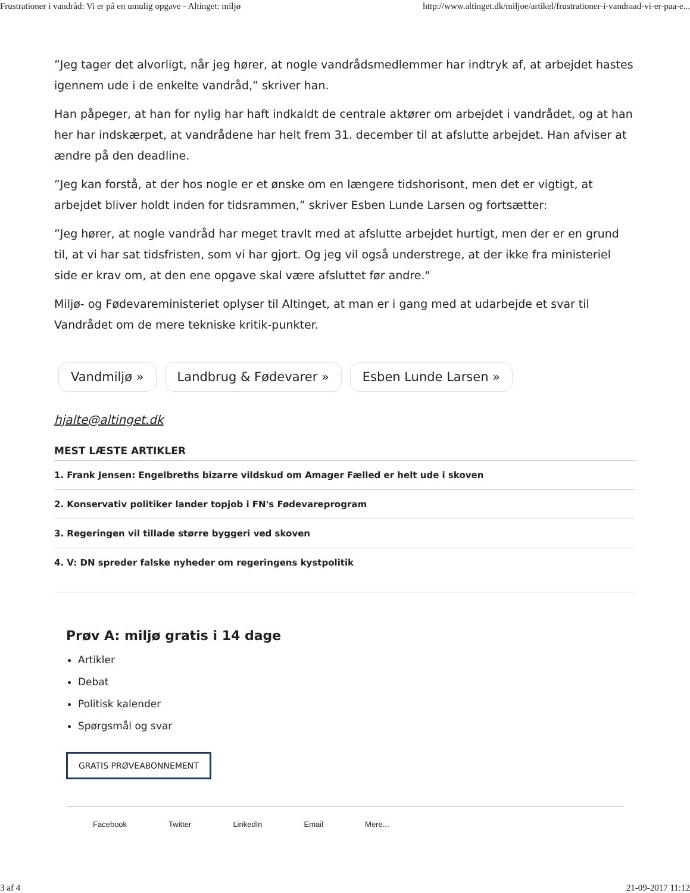Frustrationer i vandråd: Vi er på en umulig opgave - Altinget: miljø http://www.altinget.dk/miljoe/artikel/frustrationer-i-vandraad-vi-er-paa-e...
”Jeg tager det alvorligt, når jeg hører, at nogle vandrådsmedlemmer har indtryk af, at arbejdet hastes igennem ude i de enkelte vandråd,” skriver han.
Han påpeger, at han for nylig har haft indkaldt de centrale aktører om arbejdet i vandrådet, og at han her har indskærpet, at vandrådene har helt frem 31. december til at afslutte arbejdet. Han afviser at ændre på den deadline.
”Jeg kan forstå, at der hos nogle er et ønske om en længere tidshorisont, men det er vigtigt, at arbejdet bliver holdt inden for tidsrammen,” skriver Esben Lunde Larsen og fortsætter:
”Jeg hører, at nogle vandråd har meget travlt med at afslutte arbejdet hurtigt, men der er en grund til, at vi har sat tidsfristen, som vi har gjort. Og jeg vil også understrege, at der ikke fra ministeriel side er krav om, at den ene opgave skal være afsluttet før andre."
Miljø- og Fødevareministeriet oplyser til Altinget, at man er i gang med at udarbejde et svar til Vandrådet om de mere tekniske kritik-punkter.
Vandmiljø » Landbrug & Fødevarer » Esben Lunde Larsen »
hjalte@altinget.dk
MEST LÆSTE ARTIKLER
1. Frank Jensen: Engelbreths bizarre vildskud om Amager Fælled er helt ude i skoven
2. Konservativ politiker lander topjob i FN's Fødevareprogram
3. Regeringen vil tillade større byggeri ved skoven
4. V: DN spreder falske nyheder om regeringens kystpolitik
Prøv A: miljø gratis i 14 dage
Artikler
Debat
Politisk kalender
Spørgsmål og svar
GRATIS PRØVEABONNEMENT
Facebook Twitter LinkedIn Email Mere...
3 af 4 21-09-2017 11:12